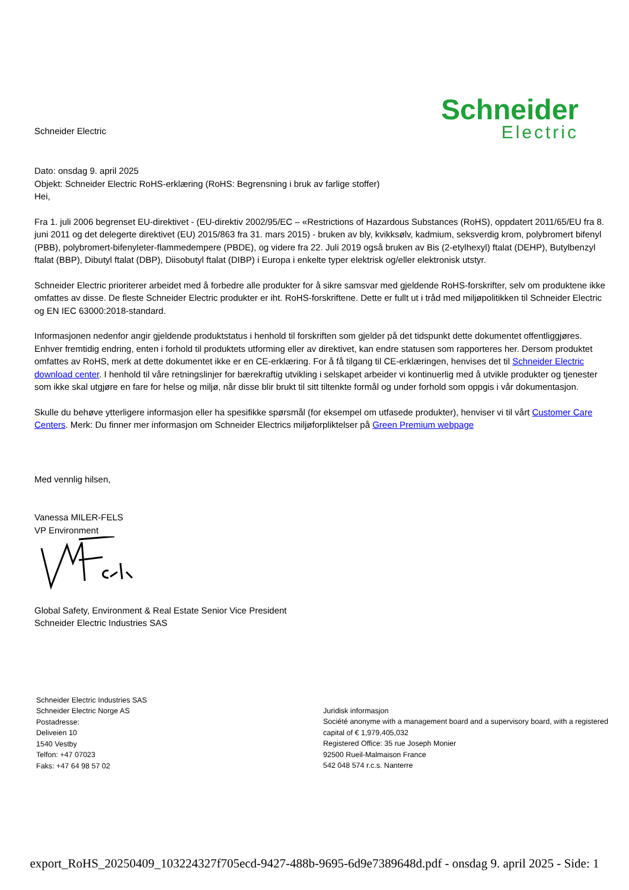Schneider Electric
Schneider
Electric
Dato: onsdag 9. april 2025
Objekt: Schneider Electric RoHS-erklæring (RoHS: Begrensning i bruk av farlige stoffer)
Hei,
Fra 1. juli 2006 begrenset EU-direktivet - (EU-direktiv 2002/95/EC – «Restrictions of Hazardous Substances (RoHS), oppdatert 2011/65/EU fra 8. juni 2011 og det delegerte direktivet (EU) 2015/863 fra 31. mars 2015) - bruken av bly, kvikksølv, kadmium, seksverdig krom, polybromert bifenyl (PBB), polybromert-bifenyleter-flammedempere (PBDE), og videre fra 22. Juli 2019 også bruken av Bis (2-etylhexyl) ftalat (DEHP), Butylbenzyl ftalat (BBP), Dibutyl ftalat (DBP), Diisobutyl ftalat (DIBP) i Europa i enkelte typer elektrisk og/eller elektronisk utstyr.
Schneider Electric prioriterer arbeidet med å forbedre alle produkter for å sikre samsvar med gjeldende RoHS-forskrifter, selv om produktene ikke omfattes av disse. De fleste Schneider Electric produkter er iht. RoHS-forskriftene. Dette er fullt ut i tråd med miljøpolitikken til Schneider Electric og EN IEC 63000:2018-standard.
Informasjonen nedenfor angir gjeldende produktstatus i henhold til forskriften som gjelder på det tidspunkt dette dokumentet offentliggjøres. Enhver fremtidig endring, enten i forhold til produktets utforming eller av direktivet, kan endre statusen som rapporteres her. Dersom produktet omfattes av RoHS, merk at dette dokumentet ikke er en CE-erklæring. For å få tilgang til CE-erklæringen, henvises det til Schneider Electric download center. I henhold til våre retningslinjer for bærekraftig utvikling i selskapet arbeider vi kontinuerlig med å utvikle produkter og tjenester som ikke skal utgjøre en fare for helse og miljø, når disse blir brukt til sitt tiltenkte formål og under forhold som oppgis i vår dokumentasjon.
Skulle du behøve ytterligere informasjon eller ha spesifikke spørsmål (for eksempel om utfasede produkter), henviser vi til vårt Customer Care Centers. Merk: Du finner mer informasjon om Schneider Electrics miljøforpliktelser på Green Premium webpage
Med vennlig hilsen,
Vanessa MILER-FELS
VP Environment
Global Safety, Environment & Real Estate Senior Vice President
Schneider Electric Industries SAS
Schneider Electric Industries SAS
Schneider Electric Norge AS
Postadresse:
Deliveien 10
1540 Vestby
Telfon: +47 07023
Faks: +47 64 98 57 02
Juridisk informasjon
Société anonyme with a management board and a supervisory board, with a registered capital of € 1,979,405,032
Registered Office: 35 rue Joseph Monier
92500 Rueil-Malmaison France
542 048 574 r.c.s. Nanterre
export_RoHS_20250409_103224327f705ecd-9427-488b-9695-6d9e7389648d.pdf - onsdag 9. april 2025 - Side: 1